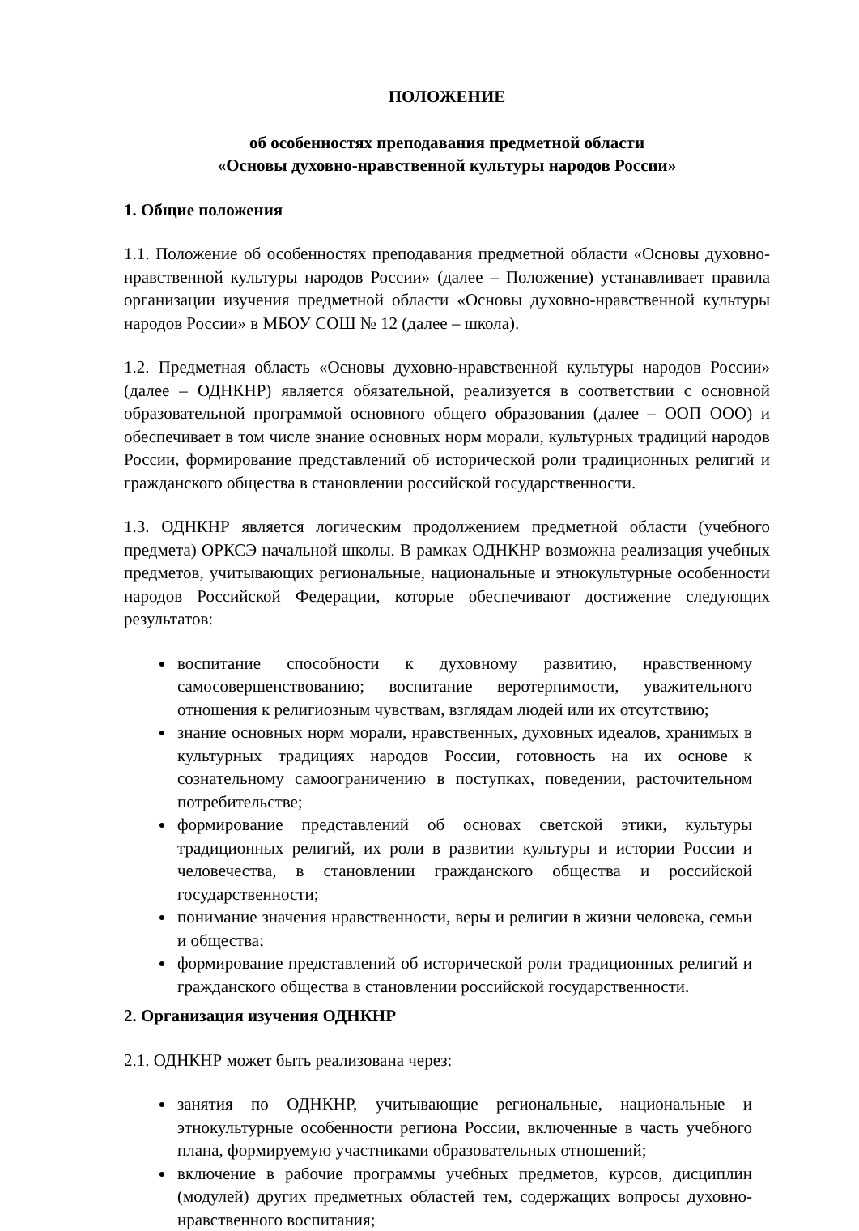ПОЛОЖЕНИЕ
об особенностях преподавания предметной области
«Основы духовно-нравственной культуры народов России»
1. Общие положения
1.1. Положение об особенностях преподавания предметной области «Основы духовно-нравственной культуры народов России» (далее – Положение) устанавливает правила организации изучения предметной области «Основы духовно-нравственной культуры народов России» в МБОУ СОШ № 12 (далее – школа).
1.2. Предметная область «Основы духовно-нравственной культуры народов России» (далее – ОДНКНР) является обязательной, реализуется в соответствии с основной образовательной программой основного общего образования (далее – ООП ООО) и обеспечивает в том числе знание основных норм морали, культурных традиций народов России, формирование представлений об исторической роли традиционных религий и гражданского общества в становлении российской государственности.
1.3. ОДНКНР является логическим продолжением предметной области (учебного предмета) ОРКСЭ начальной школы. В рамках ОДНКНР возможна реализация учебных предметов, учитывающих региональные, национальные и этнокультурные особенности народов Российской Федерации, которые обеспечивают достижение следующих результатов:
воспитание способности к духовному развитию, нравственному самосовершенствованию; воспитание веротерпимости, уважительного отношения к религиозным чувствам, взглядам людей или их отсутствию;
знание основных норм морали, нравственных, духовных идеалов, хранимых в культурных традициях народов России, готовность на их основе к сознательному самоограничению в поступках, поведении, расточительном потребительстве;
формирование представлений об основах светской этики, культуры традиционных религий, их роли в развитии культуры и истории России и человечества, в становлении гражданского общества и российской государственности;
понимание значения нравственности, веры и религии в жизни человека, семьи и общества;
формирование представлений об исторической роли традиционных религий и гражданского общества в становлении российской государственности.
2. Организация изучения ОДНКНР
2.1. ОДНКНР может быть реализована через:
занятия по ОДНКНР, учитывающие региональные, национальные и этнокультурные особенности региона России, включенные в часть учебного плана, формируемую участниками образовательных отношений;
включение в рабочие программы учебных предметов, курсов, дисциплин (модулей) других предметных областей тем, содержащих вопросы духовно-нравственного воспитания;